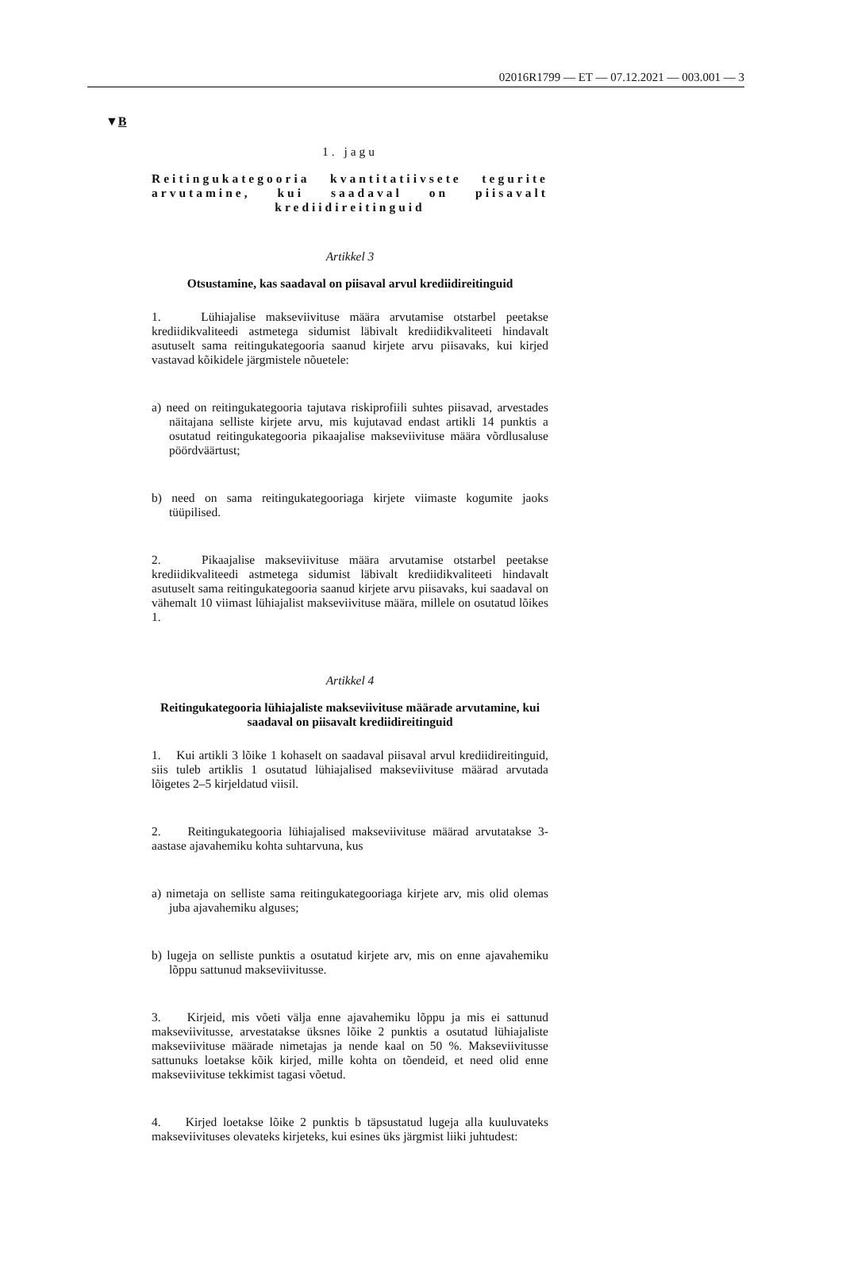02016R1799 — ET — 07.12.2021 — 003.001 — 3
▼B
1. jagu
Reitingukategooria kvantitatiivsete tegurite arvutamine, kui saadaval on piisavalt krediidireitinguid
Artikkel 3
Otsustamine, kas saadaval on piisaval arvul krediidireitinguid
1. Lühiajalise makseviivituse määra arvutamise otstarbel peetakse krediidikvaliteedi astmetega sidumist läbivalt krediidikvaliteeti hindavalt asutuselt sama reitingukategooria saanud kirjete arvu piisavaks, kui kirjed vastavad kõikidele järgmistele nõuetele:
a) need on reitingukategooria tajutava riskiprofiili suhtes piisavad, arvestades näitajana selliste kirjete arvu, mis kujutavad endast artikli 14 punktis a osutatud reitingukategooria pikaajalise makseviivituse määra võrdlusaluse pöördväärtust;
b) need on sama reitingukategooriaga kirjete viimaste kogumite jaoks tüüpilised.
2. Pikaajalise makseviivituse määra arvutamise otstarbel peetakse krediidikvaliteedi astmetega sidumist läbivalt krediidikvaliteeti hindavalt asutuselt sama reitingukategooria saanud kirjete arvu piisavaks, kui saadaval on vähemalt 10 viimast lühiajalist makseviivituse määra, millele on osutatud lõikes 1.
Artikkel 4
Reitingukategooria lühiajaliste makseviivituse määrade arvutamine, kui saadaval on piisavalt krediidireitinguid
1. Kui artikli 3 lõike 1 kohaselt on saadaval piisaval arvul krediidireitinguid, siis tuleb artiklis 1 osutatud lühiajalised makseviivituse määrad arvutada lõigetes 2–5 kirjeldatud viisil.
2. Reitingukategooria lühiajalised makseviivituse määrad arvutatakse 3-aastase ajavahemiku kohta suhtarvuna, kus
a) nimetaja on selliste sama reitingukategooriaga kirjete arv, mis olid olemas juba ajavahemiku alguses;
b) lugeja on selliste punktis a osutatud kirjete arv, mis on enne ajavahemiku lõppu sattunud makseviivitusse.
3. Kirjeid, mis võeti välja enne ajavahemiku lõppu ja mis ei sattunud makseviivitusse, arvestatakse üksnes lõike 2 punktis a osutatud lühiajaliste makseviivituse määrade nimetajas ja nende kaal on 50 %. Makseviivitusse sattunuks loetakse kõik kirjed, mille kohta on tõendeid, et need olid enne makseviivituse tekkimist tagasi võetud.
4. Kirjed loetakse lõike 2 punktis b täpsustatud lugeja alla kuuluvateks makseviivituses olevateks kirjeteks, kui esines üks järgmist liiki juhtudest: